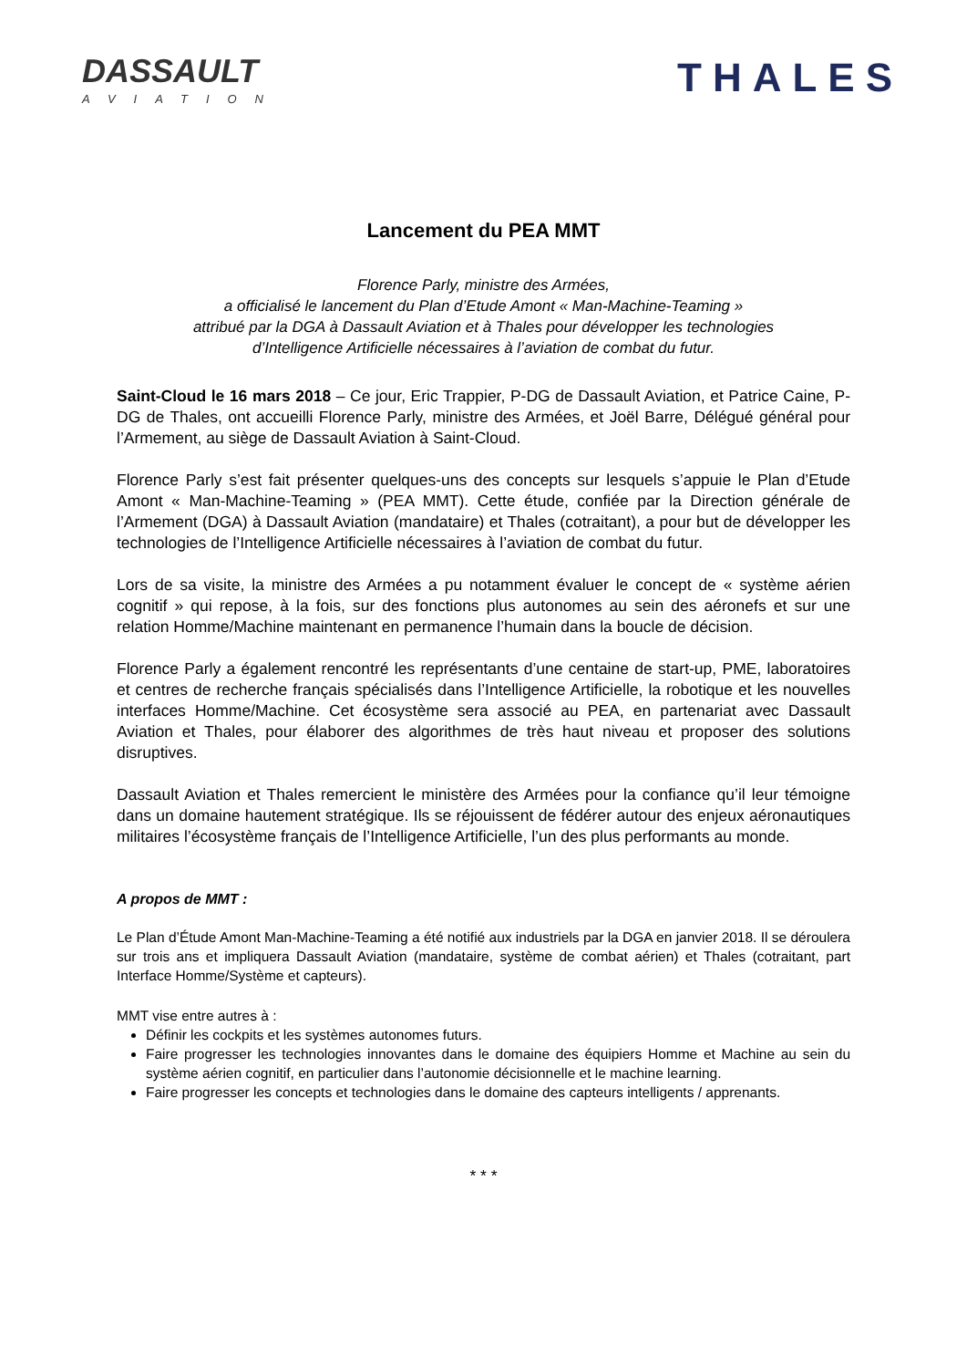DASSAULT
AVIATION
THALES
Lancement du PEA MMT
Florence Parly, ministre des Armées,
a officialisé le lancement du Plan d’Etude Amont « Man-Machine-Teaming »
attribué par la DGA à Dassault Aviation et à Thales pour développer les technologies
d’Intelligence Artificielle nécessaires à l’aviation de combat du futur.
Saint-Cloud le 16 mars 2018 – Ce jour, Eric Trappier, P-DG de Dassault Aviation, et Patrice Caine, P-DG de Thales, ont accueilli Florence Parly, ministre des Armées, et Joël Barre, Délégué général pour l’Armement, au siège de Dassault Aviation à Saint-Cloud.
Florence Parly s’est fait présenter quelques-uns des concepts sur lesquels s’appuie le Plan d’Etude Amont « Man-Machine-Teaming » (PEA MMT). Cette étude, confiée par la Direction générale de l’Armement (DGA) à Dassault Aviation (mandataire) et Thales (cotraitant), a pour but de développer les technologies de l’Intelligence Artificielle nécessaires à l’aviation de combat du futur.
Lors de sa visite, la ministre des Armées a pu notamment évaluer le concept de « système aérien cognitif » qui repose, à la fois, sur des fonctions plus autonomes au sein des aéronefs et sur une relation Homme/Machine maintenant en permanence l’humain dans la boucle de décision.
Florence Parly a également rencontré les représentants d’une centaine de start-up, PME, laboratoires et centres de recherche français spécialisés dans l’Intelligence Artificielle, la robotique et les nouvelles interfaces Homme/Machine. Cet écosystème sera associé au PEA, en partenariat avec Dassault Aviation et Thales, pour élaborer des algorithmes de très haut niveau et proposer des solutions disruptives.
Dassault Aviation et Thales remercient le ministère des Armées pour la confiance qu’il leur témoigne dans un domaine hautement stratégique. Ils se réjouissent de fédérer autour des enjeux aéronautiques militaires l’écosystème français de l’Intelligence Artificielle, l’un des plus performants au monde.
A propos de MMT :
Le Plan d’Étude Amont Man-Machine-Teaming a été notifié aux industriels par la DGA en janvier 2018. Il se déroulera sur trois ans et impliquera Dassault Aviation (mandataire, système de combat aérien) et Thales (cotraitant, part Interface Homme/Système et capteurs).
MMT vise entre autres à :
Définir les cockpits et les systèmes autonomes futurs.
Faire progresser les technologies innovantes dans le domaine des équipiers Homme et Machine au sein du système aérien cognitif, en particulier dans l’autonomie décisionnelle et le machine learning.
Faire progresser les concepts et technologies dans le domaine des capteurs intelligents / apprenants.
* * *